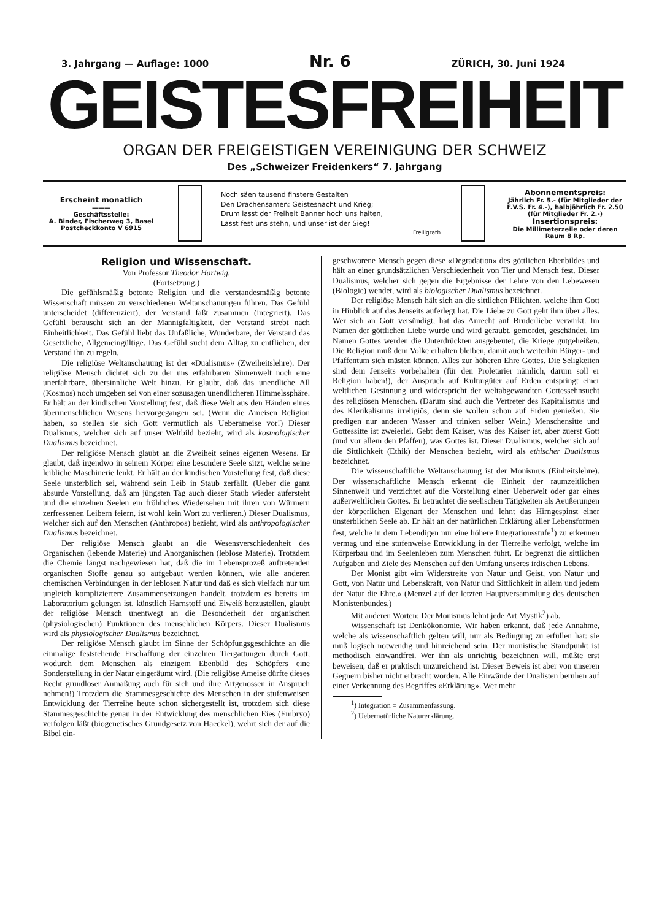3. Jahrgang — Auflage: 1000 Nr. 6 ZÜRICH, 30. Juni 1924
GEISTESFREIHEIT
ORGAN DER FREIGEISTIGEN VEREINIGUNG DER SCHWEIZ
Des „Schweizer Freidenkers“ 7. Jahrgang
Erscheint monatlich
———
Geschäftsstelle:
A. Binder, Fischerweg 3, Basel
Postcheckkonto V 6915
Noch säen tausend finstere Gestalten
Den Drachensamen: Geistesnacht und Krieg;
Drum lasst der Freiheit Banner hoch uns halten,
Lasst fest uns stehn, und unser ist der Sieg!
Freiligrath.
Abonnementspreis:
Jährlich Fr. 5.- (für Mitglieder der F.V.S. Fr. 4.-), halbjährlich Fr. 2.50 (für Mitglieder Fr. 2.-)
Insertionspreis:
Die Millimeterzeile oder deren Raum 8 Rp.
Religion und Wissenschaft.
Von Professor Theodor Hartwig.
(Fortsetzung.)
Die gefühlsmäßig betonte Religion und die verstandesmäßig betonte Wissenschaft müssen zu verschiedenen Weltanschauungen führen. Das Gefühl unterscheidet (differenziert), der Verstand faßt zusammen (integriert). Das Gefühl berauscht sich an der Mannigfaltigkeit, der Verstand strebt nach Einheitlichkeit. Das Gefühl liebt das Unfaßliche, Wunderbare, der Verstand das Gesetzliche, Allgemeingültige. Das Gefühl sucht dem Alltag zu entfliehen, der Verstand ihn zu regeln.
Die religiöse Weltanschauung ist der «Dualismus» (Zweiheitslehre). Der religiöse Mensch dichtet sich zu der uns erfahrbaren Sinnenwelt noch eine unerfahrbare, übersinnliche Welt hinzu. Er glaubt, daß das unendliche All (Kosmos) noch umgeben sei von einer sozusagen unendlicheren Himmelssphäre. Er hält an der kindischen Vorstellung fest, daß diese Welt aus den Händen eines übermenschlichen Wesens hervorgegangen sei. (Wenn die Ameisen Religion haben, so stellen sie sich Gott vermutlich als Ueberameise vor!) Dieser Dualismus, welcher sich auf unser Weltbild bezieht, wird als kosmologischer Dualismus bezeichnet.
Der religiöse Mensch glaubt an die Zweiheit seines eigenen Wesens. Er glaubt, daß irgendwo in seinem Körper eine besondere Seele sitzt, welche seine leibliche Maschinerie lenkt. Er hält an der kindischen Vorstellung fest, daß diese Seele unsterblich sei, während sein Leib in Staub zerfällt. (Ueber die ganz absurde Vorstellung, daß am jüngsten Tag auch dieser Staub wieder aufersteht und die einzelnen Seelen ein fröhliches Wiedersehen mit ihren von Würmern zerfressenen Leibern feiern, ist wohl kein Wort zu verlieren.) Dieser Dualismus, welcher sich auf den Menschen (Anthropos) bezieht, wird als anthropologischer Dualismus bezeichnet.
Der religiöse Mensch glaubt an die Wesensverschiedenheit des Organischen (lebende Materie) und Anorganischen (leblose Materie). Trotzdem die Chemie längst nachgewiesen hat, daß die im Lebensprozeß auftretenden organischen Stoffe genau so aufgebaut werden können, wie alle anderen chemischen Verbindungen in der leblosen Natur und daß es sich vielfach nur um ungleich kompliziertere Zusammensetzungen handelt, trotzdem es bereits im Laboratorium gelungen ist, künstlich Harnstoff und Eiweiß herzustellen, glaubt der religiöse Mensch unentwegt an die Besonderheit der organischen (physiologischen) Funktionen des menschlichen Körpers. Dieser Dualismus wird als physiologischer Dualismus bezeichnet.
Der religiöse Mensch glaubt im Sinne der Schöpfungsgeschichte an die einmalige feststehende Erschaffung der einzelnen Tiergattungen durch Gott, wodurch dem Menschen als einzigem Ebenbild des Schöpfers eine Sonderstellung in der Natur eingeräumt wird. (Die religiöse Ameise dürfte dieses Recht grundloser Anmaßung auch für sich und ihre Artgenossen in Anspruch nehmen!) Trotzdem die Stammesgeschichte des Menschen in der stufenweisen Entwicklung der Tierreihe heute schon sichergestellt ist, trotzdem sich diese Stammesgeschichte genau in der Entwicklung des menschlichen Eies (Embryo) verfolgen läßt (biogenetisches Grundgesetz von Haeckel), wehrt sich der auf die Bibel ein-
geschworene Mensch gegen diese «Degradation» des göttlichen Ebenbildes und hält an einer grundsätzlichen Verschiedenheit von Tier und Mensch fest. Dieser Dualismus, welcher sich gegen die Ergebnisse der Lehre von den Lebewesen (Biologie) wendet, wird als biologischer Dualismus bezeichnet.
Der religiöse Mensch hält sich an die sittlichen Pflichten, welche ihm Gott in Hinblick auf das Jenseits auferlegt hat. Die Liebe zu Gott geht ihm über alles. Wer sich an Gott versündigt, hat das Anrecht auf Bruderliebe verwirkt. Im Namen der göttlichen Liebe wurde und wird geraubt, gemordet, geschändet. Im Namen Gottes werden die Unterdrückten ausgebeutet, die Kriege gutgeheißen. Die Religion muß dem Volke erhalten bleiben, damit auch weiterhin Bürger- und Pfaffentum sich mästen können. Alles zur höheren Ehre Gottes. Die Seligkeiten sind dem Jenseits vorbehalten (für den Proletarier nämlich, darum soll er Religion haben!), der Anspruch auf Kulturgüter auf Erden entspringt einer weltlichen Gesinnung und widerspricht der weltabgewandten Gottessehnsucht des religiösen Menschen. (Darum sind auch die Vertreter des Kapitalismus und des Klerikalismus irreligiös, denn sie wollen schon auf Erden genießen. Sie predigen nur anderen Wasser und trinken selber Wein.) Menschensitte und Gottessitte ist zweierlei. Gebt dem Kaiser, was des Kaiser ist, aber zuerst Gott (und vor allem den Pfaffen), was Gottes ist. Dieser Dualismus, welcher sich auf die Sittlichkeit (Ethik) der Menschen bezieht, wird als ethischer Dualismus bezeichnet.
Die wissenschaftliche Weltanschauung ist der Monismus (Einheitslehre). Der wissenschaftliche Mensch erkennt die Einheit der raumzeitlichen Sinnenwelt und verzichtet auf die Vorstellung einer Ueberwelt oder gar eines außerweltlichen Gottes. Er betrachtet die seelischen Tätigkeiten als Aeußerungen der körperlichen Eigenart der Menschen und lehnt das Hirngespinst einer unsterblichen Seele ab. Er hält an der natürlichen Erklärung aller Lebensformen fest, welche in dem Lebendigen nur eine höhere Integrationsstufe<sup>1</sup>) zu erkennen vermag und eine stufenweise Entwicklung in der Tierreihe verfolgt, welche im Körperbau und im Seelenleben zum Menschen führt. Er begrenzt die sittlichen Aufgaben und Ziele des Menschen auf den Umfang unseres irdischen Lebens.
Der Monist gibt «im Widerstreite von Natur und Geist, von Natur und Gott, von Natur und Lebenskraft, von Natur und Sittlichkeit in allem und jedem der Natur die Ehre.» (Menzel auf der letzten Hauptversammlung des deutschen Monistenbundes.)
Mit anderen Worten: Der Monismus lehnt jede Art Mystik<sup>2</sup>) ab.
Wissenschaft ist Denkökonomie. Wir haben erkannt, daß jede Annahme, welche als wissenschaftlich gelten will, nur als Bedingung zu erfüllen hat: sie muß logisch notwendig und hinreichend sein. Der monistische Standpunkt ist methodisch einwandfrei. Wer ihn als unrichtig bezeichnen will, müßte erst beweisen, daß er praktisch unzureichend ist. Dieser Beweis ist aber von unseren Gegnern bisher nicht erbracht worden. Alle Einwände der Dualisten beruhen auf einer Verkennung des Begriffes «Erklärung». Wer mehr
<sup>1</sup>) Integration = Zusammenfassung.
<sup>2</sup>) Uebernatürliche Naturerklärung.